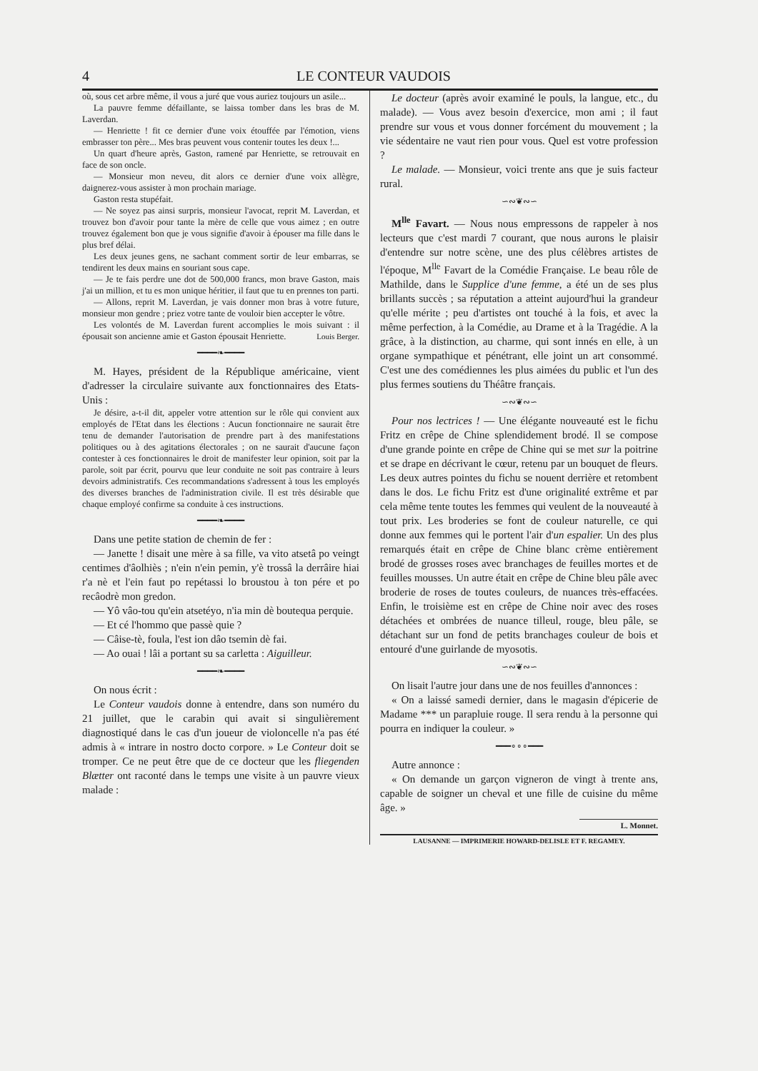4 LE CONTEUR VAUDOIS
où, sous cet arbre même, il vous a juré que vous auriez toujours un asile...
La pauvre femme défaillante, se laissa tomber dans les bras de M. Laverdan.
— Henriette ! fit ce dernier d'une voix étouffée par l'émotion, viens embrasser ton père... Mes bras peuvent vous contenir toutes les deux !...
Un quart d'heure après, Gaston, ramené par Henriette, se retrouvait en face de son oncle.
— Monsieur mon neveu, dit alors ce dernier d'une voix allègre, daignerez-vous assister à mon prochain mariage.
Gaston resta stupéfait.
— Ne soyez pas ainsi surpris, monsieur l'avocat, reprit M. Laverdan, et trouvez bon d'avoir pour tante la mère de celle que vous aimez ; en outre trouvez également bon que je vous signifie d'avoir à épouser ma fille dans le plus bref délai.
Les deux jeunes gens, ne sachant comment sortir de leur embarras, se tendirent les deux mains en souriant sous cape.
— Je te fais perdre une dot de 500,000 francs, mon brave Gaston, mais j'ai un million, et tu es mon unique héritier, il faut que tu en prennes ton parti.
— Allons, reprit M. Laverdan, je vais donner mon bras à votre future, monsieur mon gendre ; priez votre tante de vouloir bien accepter le vôtre.
Les volontés de M. Laverdan furent accomplies le mois suivant : il épousait son ancienne amie et Gaston épousait Henriette. Louis Berger.
━━━━❧━━━━
M. Hayes, président de la République américaine, vient d'adresser la circulaire suivante aux fonctionnaires des Etats-Unis :
Je désire, a-t-il dit, appeler votre attention sur le rôle qui convient aux employés de l'Etat dans les élections : Aucun fonctionnaire ne saurait être tenu de demander l'autorisation de prendre part à des manifestations politiques ou à des agitations électorales ; on ne saurait d'aucune façon contester à ces fonctionnaires le droit de manifester leur opinion, soit par la parole, soit par écrit, pourvu que leur conduite ne soit pas contraire à leurs devoirs administratifs. Ces recommandations s'adressent à tous les employés des diverses branches de l'administration civile. Il est très désirable que chaque employé confirme sa conduite à ces instructions.
━━━━❧━━━━
Dans une petite station de chemin de fer :
— Janette ! disait une mère à sa fille, va vito atsetâ po veingt centimes d'âolhiès ; n'ein n'ein pemin, y'è trossâ la derrâire hiai r'a nè et l'ein faut po repétassi lo broustou à ton pére et po recâodrè mon gredon.
— Yô vâo-tou qu'ein atsetéyo, n'ia min dè boutequa perquie.
— Et cé l'hommo que passè quie ?
— Câise-tè, foula, l'est ion dâo tsemin dè fai.
— Ao ouai ! lâi a portant su sa carletta : Aiguilleur.
━━━━❧━━━━
On nous écrit :
Le Conteur vaudois donne à entendre, dans son numéro du 21 juillet, que le carabin qui avait si singulièrement diagnostiqué dans le cas d'un joueur de violoncelle n'a pas été admis à « intrare in nostro docto corpore. » Le Conteur doit se tromper. Ce ne peut être que de ce docteur que les fliegenden Blætter ont raconté dans le temps une visite à un pauvre vieux malade :
Le docteur (après avoir examiné le pouls, la langue, etc., du malade). — Vous avez besoin d'exercice, mon ami ; il faut prendre sur vous et vous donner forcément du mouvement ; la vie sédentaire ne vaut rien pour vous. Quel est votre profession ?
Le malade. — Monsieur, voici trente ans que je suis facteur rural.
∽∾❦∾∽
M<sup>lle</sup> Favart. — Nous nous empressons de rappeler à nos lecteurs que c'est mardi 7 courant, que nous aurons le plaisir d'entendre sur notre scène, une des plus célèbres artistes de l'époque, M<sup>lle</sup> Favart de la Comédie Française. Le beau rôle de Mathilde, dans le Supplice d'une femme, a été un de ses plus brillants succès ; sa réputation a atteint aujourd'hui la grandeur qu'elle mérite ; peu d'artistes ont touché à la fois, et avec la même perfection, à la Comédie, au Drame et à la Tragédie. A la grâce, à la distinction, au charme, qui sont innés en elle, à un organe sympathique et pénétrant, elle joint un art consommé. C'est une des comédiennes les plus aimées du public et l'un des plus fermes soutiens du Théâtre français.
∽∾❦∾∽
Pour nos lectrices ! — Une élégante nouveauté est le fichu Fritz en crêpe de Chine splendidement brodé. Il se compose d'une grande pointe en crêpe de Chine qui se met sur la poitrine et se drape en décrivant le cœur, retenu par un bouquet de fleurs. Les deux autres pointes du fichu se nouent derrière et retombent dans le dos. Le fichu Fritz est d'une originalité extrême et par cela même tente toutes les femmes qui veulent de la nouveauté à tout prix. Les broderies se font de couleur naturelle, ce qui donne aux femmes qui le portent l'air d'un espalier. Un des plus remarqués était en crêpe de Chine blanc crème entièrement brodé de grosses roses avec branchages de feuilles mortes et de feuilles mousses. Un autre était en crêpe de Chine bleu pâle avec broderie de roses de toutes couleurs, de nuances très-effacées. Enfin, le troisième est en crêpe de Chine noir avec des roses détachées et ombrées de nuance tilleul, rouge, bleu pâle, se détachant sur un fond de petits branchages couleur de bois et entouré d'une guirlande de myosotis.
∽∾❦∾∽
On lisait l'autre jour dans une de nos feuilles d'annonces :
« On a laissé samedi dernier, dans le magasin d'épicerie de Madame *** un parapluie rouge. Il sera rendu à la personne qui pourra en indiquer la couleur. »
━━━∘∘∘━━━
Autre annonce :
« On demande un garçon vigneron de vingt à trente ans, capable de soigner un cheval et une fille de cuisine du même âge. »
L. Monnet.
LAUSANNE — IMPRIMERIE HOWARD-DELISLE ET F. REGAMEY.